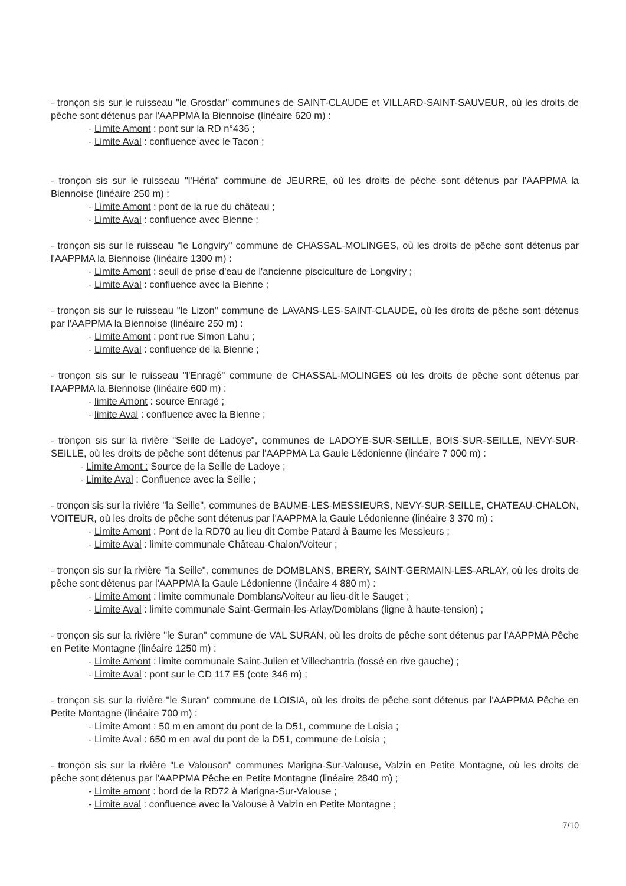- tronçon sis sur le ruisseau "le Grosdar" communes de SAINT-CLAUDE et VILLARD-SAINT-SAUVEUR, où les droits de pêche sont détenus par l'AAPPMA la Biennoise (linéaire 620 m) :
- Limite Amont : pont sur la RD n°436 ;
- Limite Aval : confluence avec le Tacon ;
- tronçon sis sur le ruisseau "l'Héria" commune de JEURRE, où les droits de pêche sont détenus par l'AAPPMA la Biennoise (linéaire 250 m) :
- Limite Amont : pont de la rue du château ;
- Limite Aval : confluence avec Bienne ;
- tronçon sis sur le ruisseau "le Longviry" commune de CHASSAL-MOLINGES, où les droits de pêche sont détenus par l'AAPPMA la Biennoise (linéaire 1300 m) :
- Limite Amont : seuil de prise d'eau de l'ancienne pisciculture de Longviry ;
- Limite Aval : confluence avec la Bienne ;
- tronçon sis sur le ruisseau "le Lizon" commune de LAVANS-LES-SAINT-CLAUDE, où les droits de pêche sont détenus par l'AAPPMA la Biennoise (linéaire 250 m) :
- Limite Amont : pont rue Simon Lahu ;
- Limite Aval : confluence de la Bienne ;
- tronçon sis sur le ruisseau "l'Enragé" commune de CHASSAL-MOLINGES où les droits de pêche sont détenus par l'AAPPMA la Biennoise (linéaire 600 m) :
- limite Amont : source Enragé ;
- limite Aval : confluence avec la Bienne ;
- tronçon sis sur la rivière "Seille de Ladoye", communes de LADOYE-SUR-SEILLE, BOIS-SUR-SEILLE, NEVY-SUR-SEILLE, où les droits de pêche sont détenus par l'AAPPMA La Gaule Lédonienne (linéaire 7 000 m) :
- Limite Amont : Source de la Seille de Ladoye ;
- Limite Aval : Confluence avec la Seille ;
- tronçon sis sur la rivière "la Seille", communes de BAUME-LES-MESSIEURS, NEVY-SUR-SEILLE, CHATEAU-CHALON, VOITEUR, où les droits de pêche sont détenus par l'AAPPMA la Gaule Lédonienne (linéaire 3 370 m) :
- Limite Amont : Pont de la RD70 au lieu dit Combe Patard à Baume les Messieurs ;
- Limite Aval : limite communale Château-Chalon/Voiteur ;
- tronçon sis sur la rivière "la Seille", communes de DOMBLANS, BRERY, SAINT-GERMAIN-LES-ARLAY, où les droits de pêche sont détenus par l'AAPPMA la Gaule Lédonienne (linéaire 4 880 m) :
- Limite Amont : limite communale Domblans/Voiteur au lieu-dit le Sauget ;
- Limite Aval : limite communale Saint-Germain-les-Arlay/Domblans (ligne à haute-tension) ;
- tronçon sis sur la rivière "le Suran" commune de VAL SURAN, où les droits de pêche sont détenus par l'AAPPMA Pêche en Petite Montagne (linéaire 1250 m) :
- Limite Amont : limite communale Saint-Julien et Villechantria (fossé en rive gauche) ;
- Limite Aval : pont sur le CD 117 E5 (cote 346 m) ;
- tronçon sis sur la rivière "le Suran" commune de LOISIA, où les droits de pêche sont détenus par l'AAPPMA Pêche en Petite Montagne (linéaire 700 m) :
- Limite Amont : 50 m en amont du pont de la D51, commune de Loisia ;
- Limite Aval : 650 m en aval du pont de la D51, commune de Loisia ;
- tronçon sis sur la rivière "Le Valouson" communes Marigna-Sur-Valouse, Valzin en Petite Montagne, où les droits de pêche sont détenus par l'AAPPMA Pêche en Petite Montagne (linéaire 2840 m) ;
- Limite amont : bord de la RD72 à Marigna-Sur-Valouse ;
- Limite aval : confluence avec la Valouse à Valzin en Petite Montagne ;
7/10